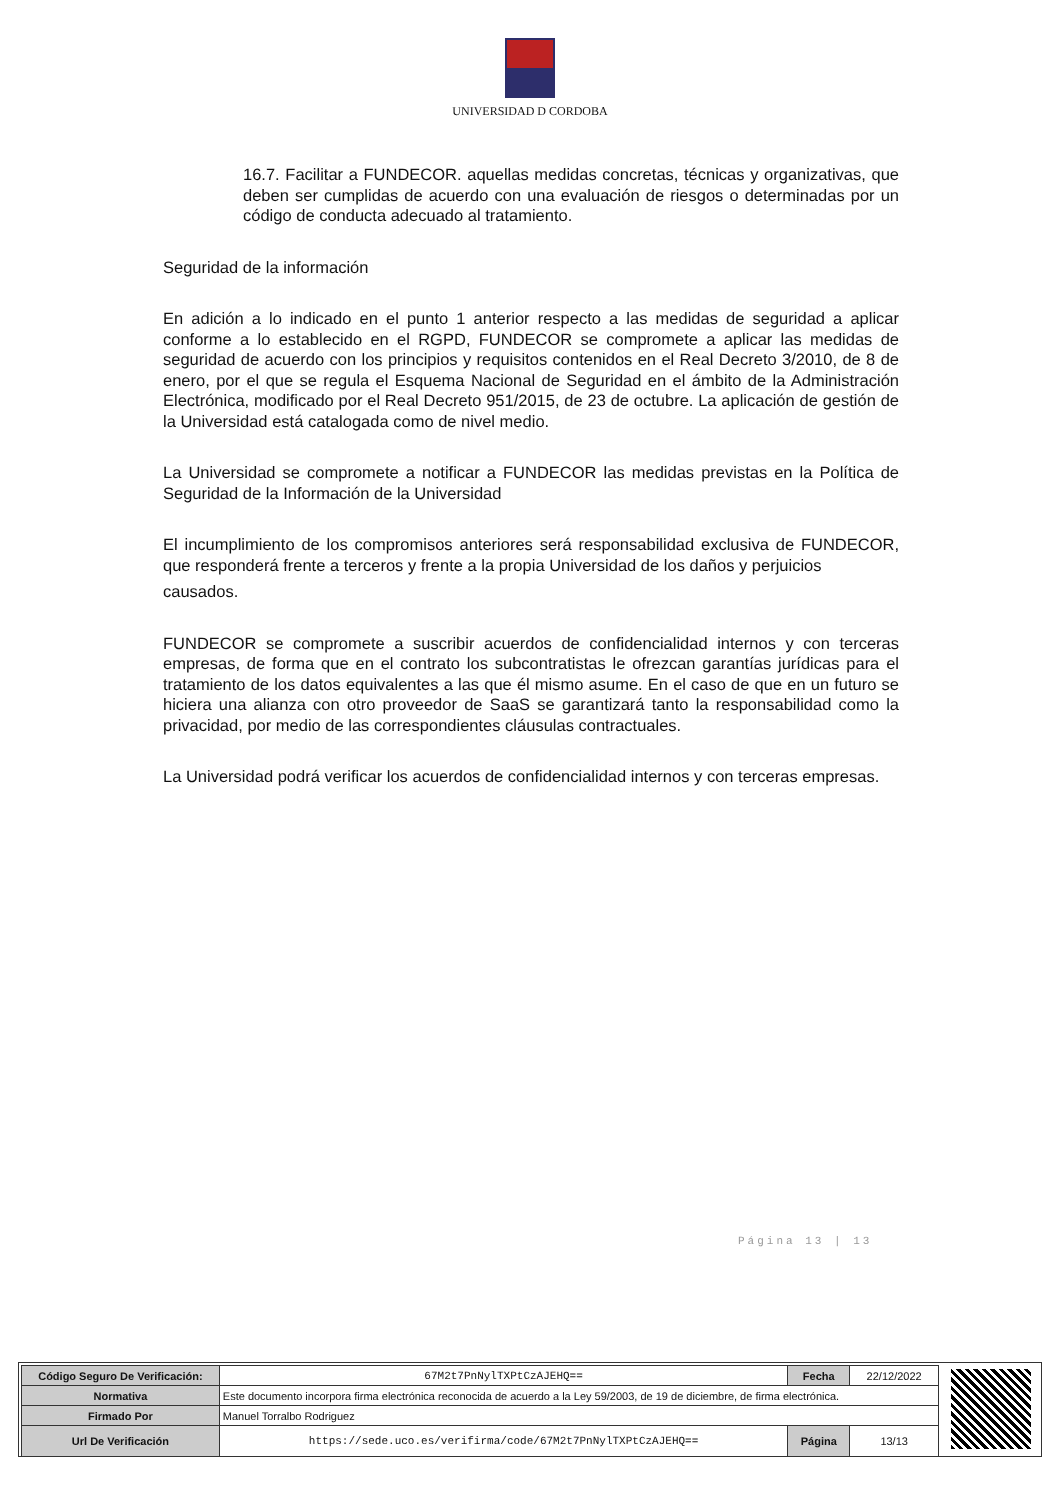UNIVERSIDAD D CORDOBA
16.7. Facilitar a FUNDECOR. aquellas medidas concretas, técnicas y organizativas, que deben ser cumplidas de acuerdo con una evaluación de riesgos o determinadas por un código de conducta adecuado al tratamiento.
Seguridad de la información
En adición a lo indicado en el punto 1 anterior respecto a las medidas de seguridad a aplicar conforme a lo establecido en el RGPD, FUNDECOR se compromete a aplicar las medidas de seguridad de acuerdo con los principios y requisitos contenidos en el Real Decreto 3/2010, de 8 de enero, por el que se regula el Esquema Nacional de Seguridad en el ámbito de la Administración Electrónica, modificado por el Real Decreto 951/2015, de 23 de octubre. La aplicación de gestión de la Universidad está catalogada como de nivel medio.
La Universidad se compromete a notificar a FUNDECOR las medidas previstas en la Política de Seguridad de la Información de la Universidad
El incumplimiento de los compromisos anteriores será responsabilidad exclusiva de FUNDECOR, que responderá frente a terceros y frente a la propia Universidad de los daños y perjuicios
causados.
FUNDECOR se compromete a suscribir acuerdos de confidencialidad internos y con terceras empresas, de forma que en el contrato los subcontratistas le ofrezcan garantías jurídicas para el tratamiento de los datos equivalentes a las que él mismo asume. En el caso de que en un futuro se hiciera una alianza con otro proveedor de SaaS se garantizará tanto la responsabilidad como la privacidad, por medio de las correspondientes cláusulas contractuales.
La Universidad podrá verificar los acuerdos de confidencialidad internos y con terceras empresas.
Página 13 | 13
| Código Seguro De Verificación: | 67M2t7PnNylTXPtCzAJEHQ== | Fecha | 22/12/2022 |
| Normativa | Este documento incorpora firma electrónica reconocida de acuerdo a la Ley 59/2003, de 19 de diciembre, de firma electrónica. | | |
| Firmado Por | Manuel Torralbo Rodriguez | | |
| Url De Verificación | https://sede.uco.es/verifirma/code/67M2t7PnNylTXPtCzAJEHQ== | Página | 13/13 |